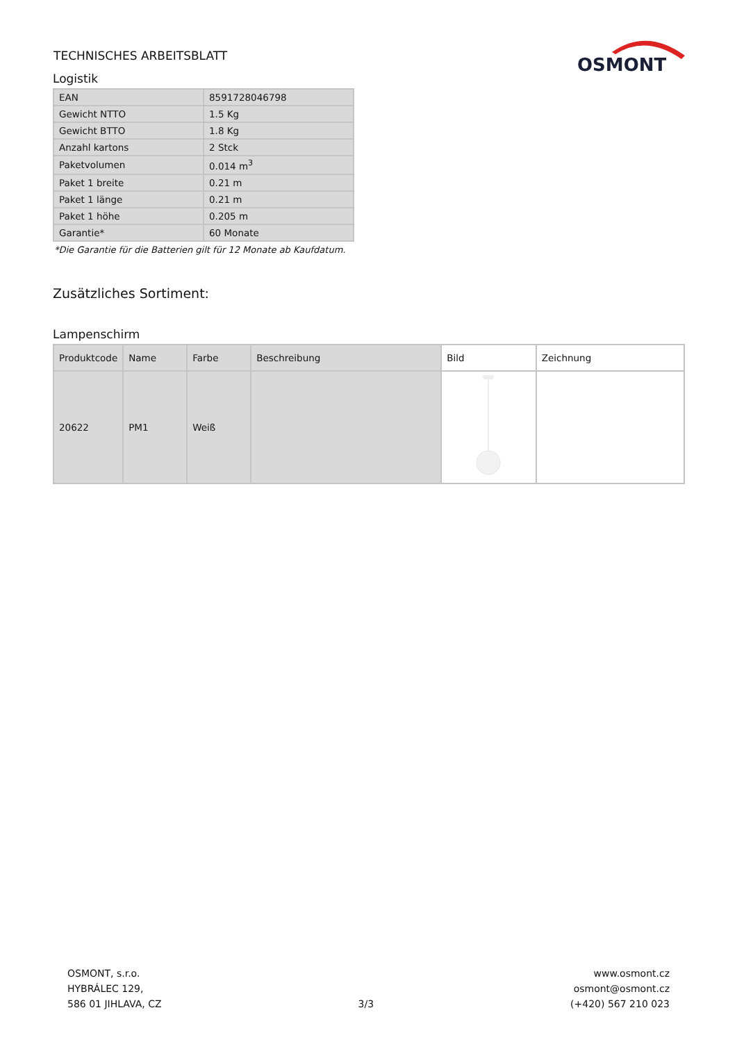TECHNISCHES ARBEITSBLATT
OSMONT
Logistik
| EAN | 8591728046798 |
| Gewicht NTTO | 1.5 Kg |
| Gewicht BTTO | 1.8 Kg |
| Anzahl kartons | 2 Stck |
| Paketvolumen | 0.014 m<sup>3</sup> |
| Paket 1 breite | 0.21 m |
| Paket 1 länge | 0.21 m |
| Paket 1 höhe | 0.205 m |
| Garantie* | 60 Monate |
*Die Garantie für die Batterien gilt für 12 Monate ab Kaufdatum.
Zusätzliches Sortiment:
Lampenschirm
| Produktcode | Name | Farbe | Beschreibung | Bild | Zeichnung |
| --- | --- | --- | --- | --- | --- |
| 20622 | PM1 | Weiß | | | |
OSMONT, s.r.o.
HYBRÁLEC 129,
586 01 JIHLAVA, CZ
3/3
www.osmont.cz
osmont@osmont.cz
(+420) 567 210 023